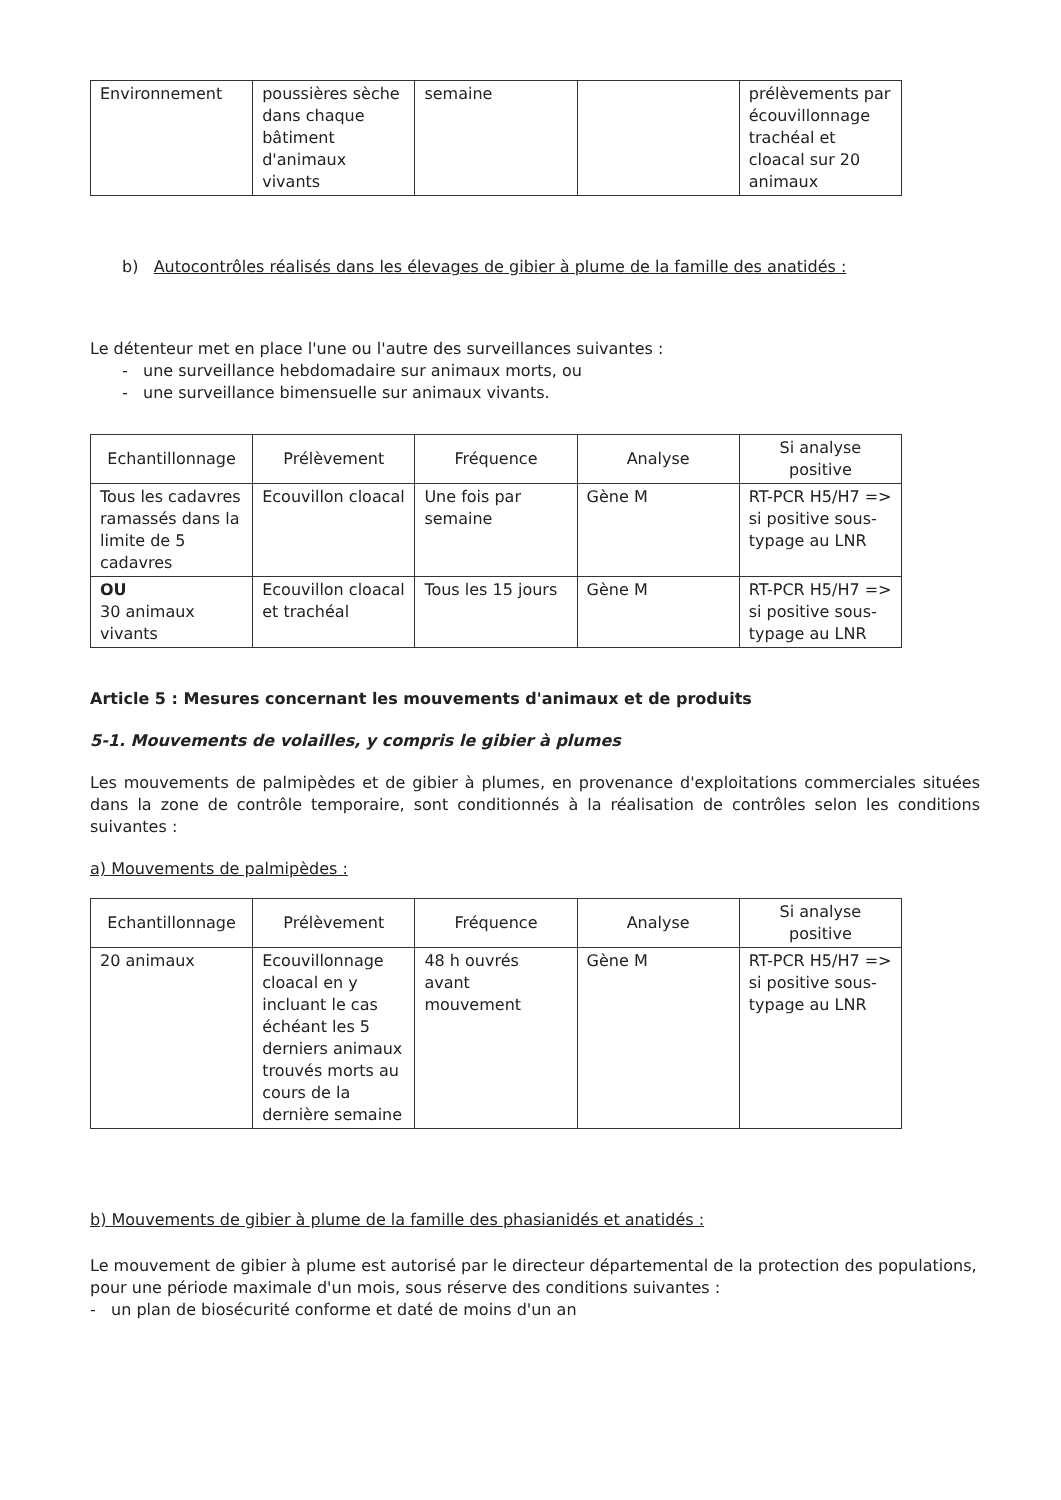| Environnement | poussières sèche dans chaque bâtiment d'animaux vivants | semaine | | prélèvements par écouvillonnage trachéal et cloacal sur 20 animaux |
b) Autocontrôles réalisés dans les élevages de gibier à plume de la famille des anatidés :
Le détenteur met en place l'une ou l'autre des surveillances suivantes :
- une surveillance hebdomadaire sur animaux morts, ou
- une surveillance bimensuelle sur animaux vivants.
| Echantillonnage | Prélèvement | Fréquence | Analyse | Si analyse positive |
| --- | --- | --- | --- | --- |
| Tous les cadavres ramassés dans la limite de 5 cadavres | Ecouvillon cloacal | Une fois par semaine | Gène M | RT-PCR H5/H7 => si positive sous-typage au LNR |
| OU 30 animaux vivants | Ecouvillon cloacal et trachéal | Tous les 15 jours | Gène M | RT-PCR H5/H7 => si positive sous-typage au LNR |
Article 5 : Mesures concernant les mouvements d'animaux et de produits
5-1. Mouvements de volailles, y compris le gibier à plumes
Les mouvements de palmipèdes et de gibier à plumes, en provenance d'exploitations commerciales situées dans la zone de contrôle temporaire, sont conditionnés à la réalisation de contrôles selon les conditions suivantes :
a) Mouvements de palmipèdes :
| Echantillonnage | Prélèvement | Fréquence | Analyse | Si analyse positive |
| --- | --- | --- | --- | --- |
| 20 animaux | Ecouvillonnage cloacal en y incluant le cas échéant les 5 derniers animaux trouvés morts au cours de la dernière semaine | 48 h ouvrés avant mouvement | Gène M | RT-PCR H5/H7 => si positive sous-typage au LNR |
b) Mouvements de gibier à plume de la famille des phasianidés et anatidés :
Le mouvement de gibier à plume est autorisé par le directeur départemental de la protection des populations, pour une période maximale d'un mois, sous réserve des conditions suivantes :
- un plan de biosécurité conforme et daté de moins d'un an